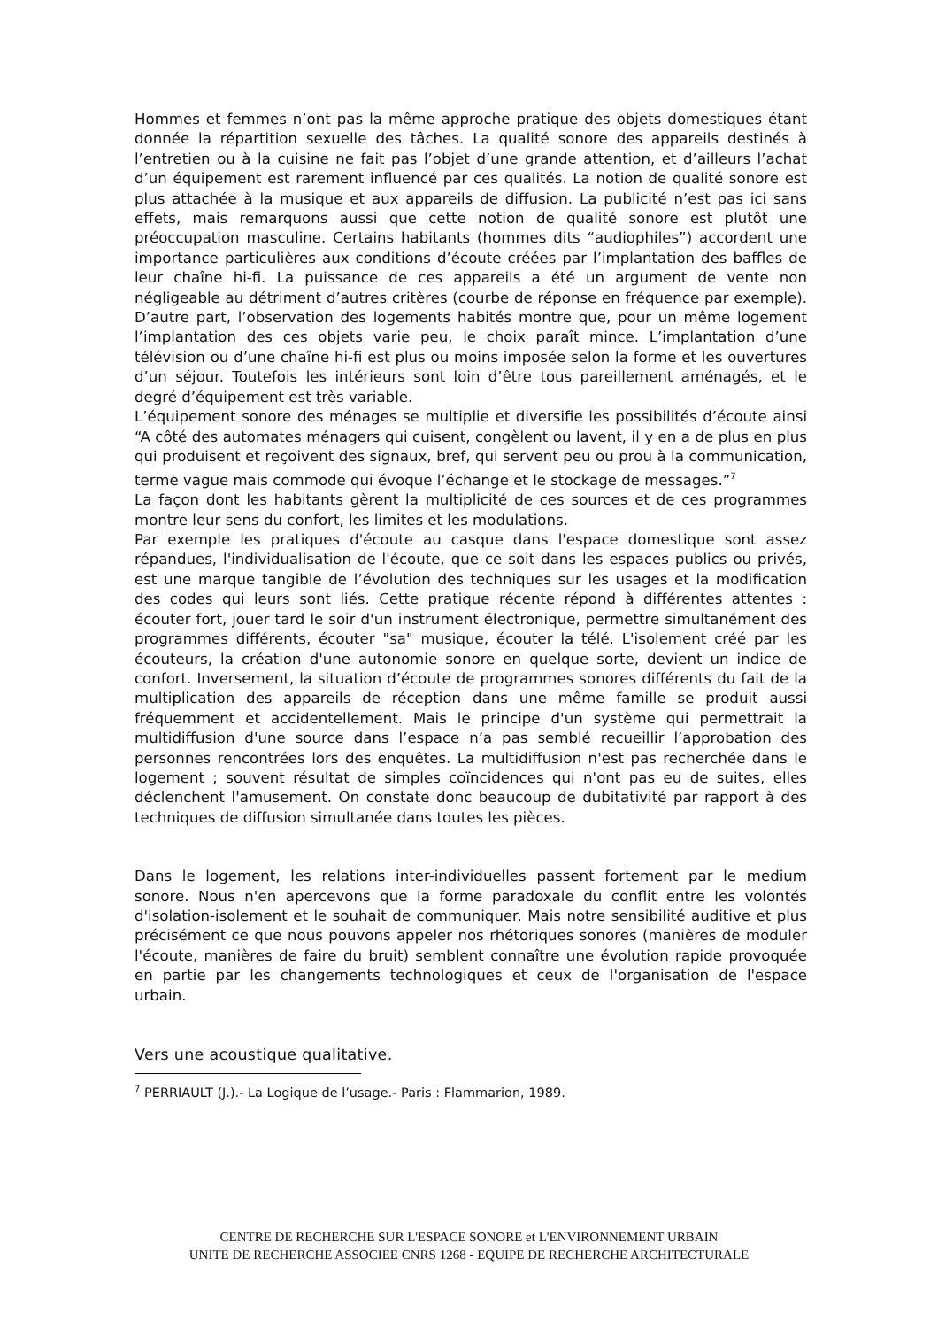Hommes et femmes n’ont pas la même approche pratique des objets domestiques étant donnée la répartition sexuelle des tâches. La qualité sonore des appareils destinés à l’entretien ou à la cuisine ne fait pas l’objet d’une grande attention, et d’ailleurs l’achat d’un équipement est rarement influencé par ces qualités. La notion de qualité sonore est plus attachée à la musique et aux appareils de diffusion. La publicité n’est pas ici sans effets, mais remarquons aussi que cette notion de qualité sonore est plutôt une préoccupation masculine. Certains habitants (hommes dits “audiophiles”) accordent une importance particulières aux conditions d’écoute créées par l’implantation des baffles de leur chaîne hi-fi. La puissance de ces appareils a été un argument de vente non négligeable au détriment d’autres critères (courbe de réponse en fréquence par exemple). D’autre part, l’observation des logements habités montre que, pour un même logement l’implantation des ces objets varie peu, le choix paraît mince. L’implantation d’une télévision ou d’une chaîne hi-fi est plus ou moins imposée selon la forme et les ouvertures d’un séjour. Toutefois les intérieurs sont loin d’être tous pareillement aménagés, et le degré d’équipement est très variable.
L’équipement sonore des ménages se multiplie et diversifie les possibilités d’écoute ainsi “A côté des automates ménagers qui cuisent, congèlent ou lavent, il y en a de plus en plus qui produisent et reçoivent des signaux, bref, qui servent peu ou prou à la communication, terme vague mais commode qui évoque l’échange et le stockage de messages.”<sup>7</sup>
La façon dont les habitants gèrent la multiplicité de ces sources et de ces programmes montre leur sens du confort, les limites et les modulations.
Par exemple les pratiques d'écoute au casque dans l'espace domestique sont assez répandues, l'individualisation de l'écoute, que ce soit dans les espaces publics ou privés, est une marque tangible de l’évolution des techniques sur les usages et la modification des codes qui leurs sont liés. Cette pratique récente répond à différentes attentes : écouter fort, jouer tard le soir d'un instrument électronique, permettre simultanément des programmes différents, écouter "sa" musique, écouter la télé. L'isolement créé par les écouteurs, la création d'une autonomie sonore en quelque sorte, devient un indice de confort. Inversement, la situation d’écoute de programmes sonores différents du fait de la multiplication des appareils de réception dans une même famille se produit aussi fréquemment et accidentellement. Mais le principe d'un système qui permettrait la multidiffusion d'une source dans l’espace n’a pas semblé recueillir l’approbation des personnes rencontrées lors des enquêtes. La multidiffusion n'est pas recherchée dans le logement ; souvent résultat de simples coïncidences qui n'ont pas eu de suites, elles déclenchent l'amusement. On constate donc beaucoup de dubitativité par rapport à des techniques de diffusion simultanée dans toutes les pièces.
Dans le logement, les relations inter-individuelles passent fortement par le medium sonore. Nous n'en apercevons que la forme paradoxale du conflit entre les volontés d'isolation-isolement et le souhait de communiquer. Mais notre sensibilité auditive et plus précisément ce que nous pouvons appeler nos rhétoriques sonores (manières de moduler l'écoute, manières de faire du bruit) semblent connaître une évolution rapide provoquée en partie par les changements technologiques et ceux de l'organisation de l'espace urbain.
Vers une acoustique qualitative.
<sup>7</sup> PERRIAULT (J.).- La Logique de l’usage.- Paris : Flammarion, 1989.
CENTRE DE RECHERCHE SUR L'ESPACE SONORE et L'ENVIRONNEMENT URBAIN
UNITE DE RECHERCHE ASSOCIEE CNRS 1268 - EQUIPE DE RECHERCHE ARCHITECTURALE